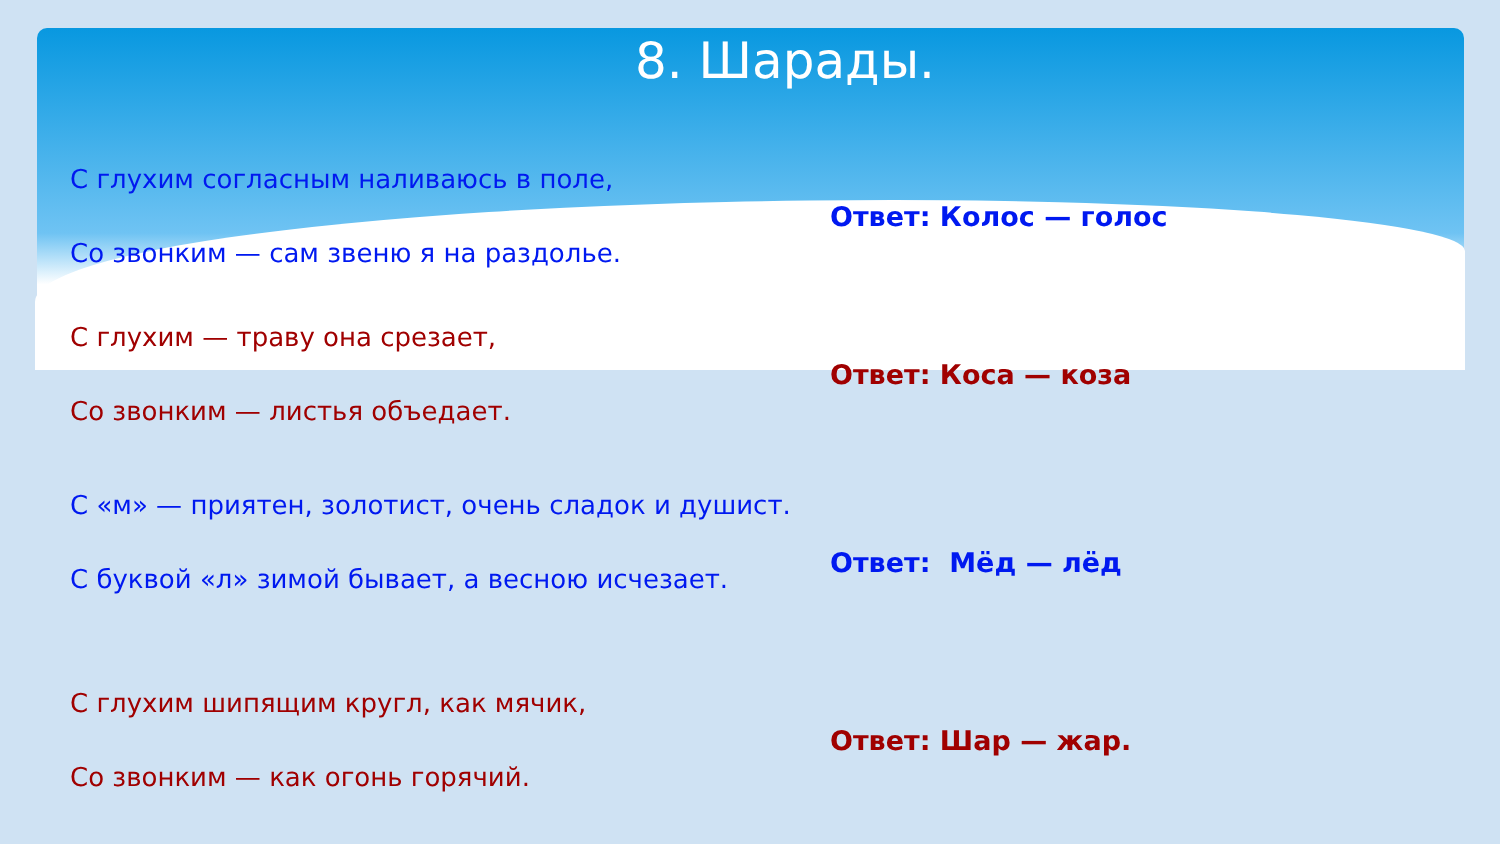8. Шарады.
С глухим согласным наливаюсь в поле,
Со звонким — сам звеню я на раздолье.
Ответ: Колос — голос
С глухим — траву она срезает,
Со звонким — листья объедает.
Ответ: Коса — коза
С «м» — приятен, золотист, очень сладок и душист.
С буквой «л» зимой бывает, а весною исчезает.
Ответ: Мёд — лёд
С глухим шипящим кругл, как мячик,
Со звонким — как огонь горячий.
Ответ: Шар — жар.